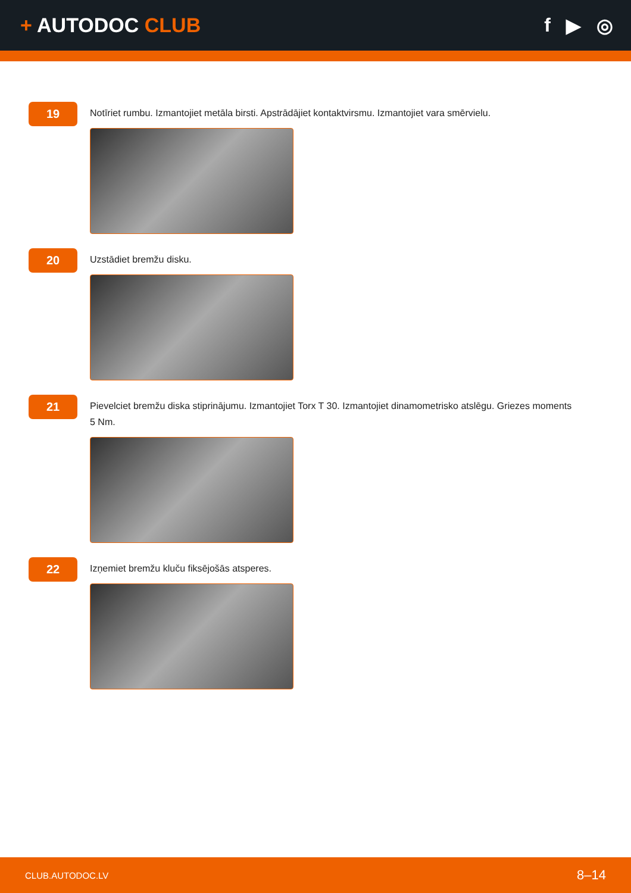+ AUTODOC CLUB f ▶ ◎
19
Notīriet rumbu. Izmantojiet metāla birsti. Apstrādājiet kontaktvirsmu. Izmantojiet vara smērvielu.
20
Uzstādiet bremžu disku.
21
Pievelciet bremžu diska stiprinājumu. Izmantojiet Torx T 30. Izmantojiet dinamometrisko atslēgu. Griezes moments 5 Nm.
22
Izņemiet bremžu kluču fiksējošās atsperes.
CLUB.AUTODOC.LV 8–14